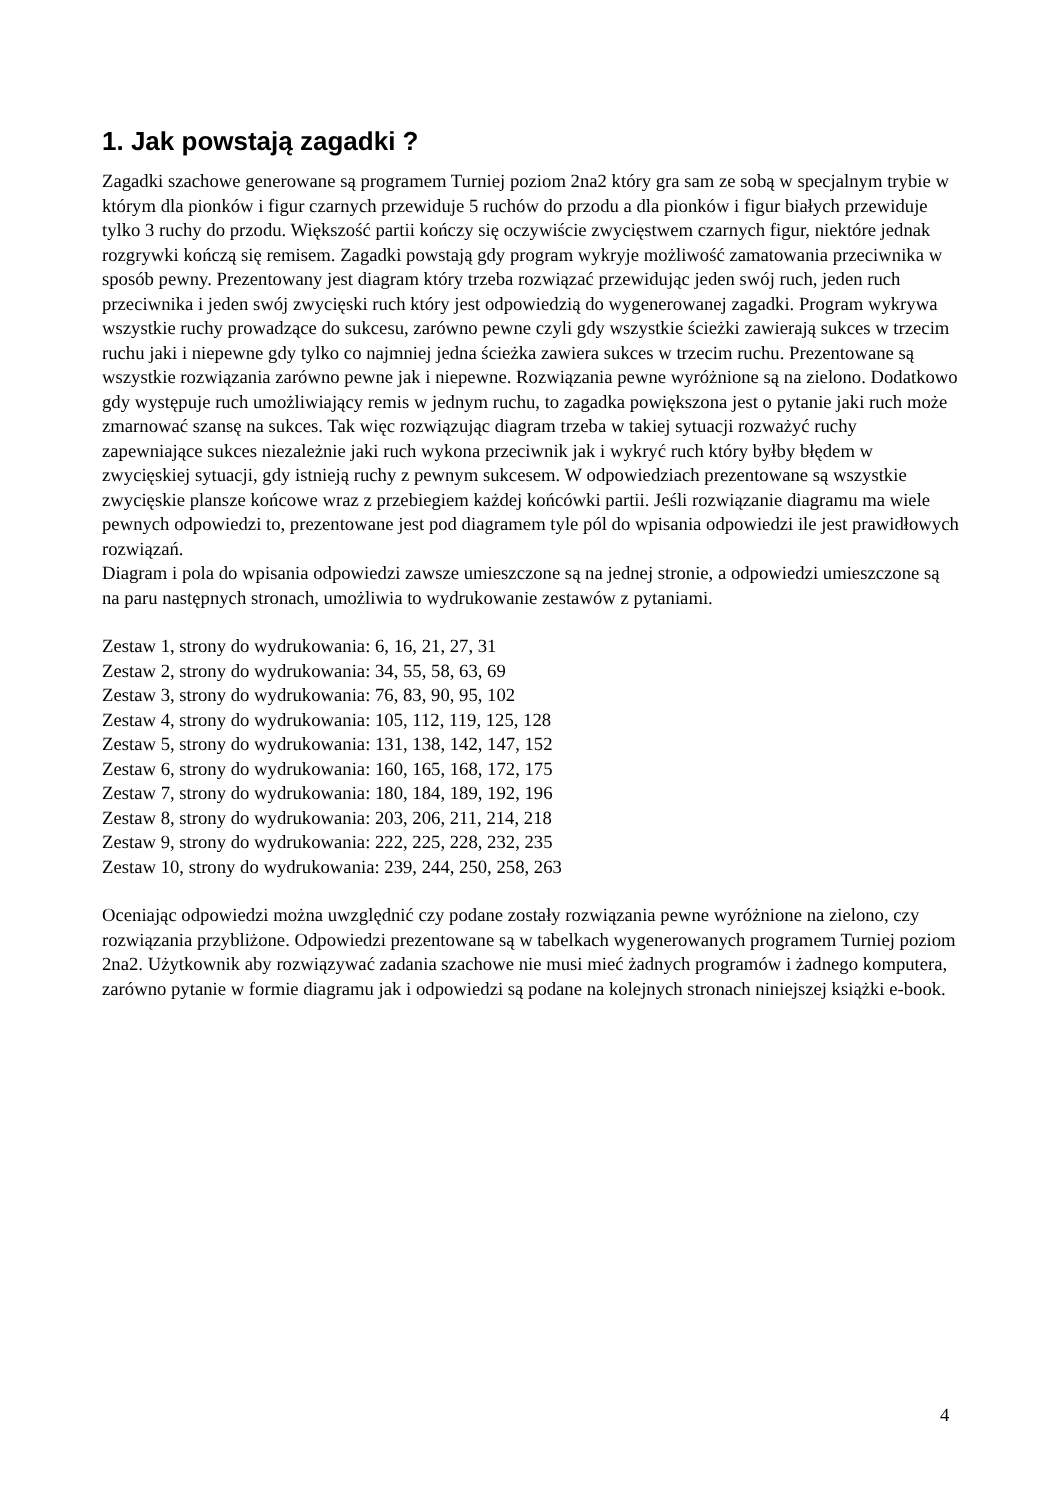1. Jak powstają zagadki ?
Zagadki szachowe generowane są programem Turniej poziom 2na2 który gra sam ze sobą w specjalnym trybie w którym dla pionków i figur czarnych przewiduje 5 ruchów do przodu a dla pionków i figur białych przewiduje tylko 3 ruchy do przodu. Większość partii kończy się oczywiście zwycięstwem czarnych figur, niektóre jednak rozgrywki kończą się remisem. Zagadki powstają gdy program wykryje możliwość zamatowania przeciwnika w sposób pewny. Prezentowany jest diagram który trzeba rozwiązać przewidując jeden swój ruch, jeden ruch przeciwnika i jeden swój zwycięski ruch który jest odpowiedzią do wygenerowanej zagadki. Program wykrywa wszystkie ruchy prowadzące do sukcesu, zarówno pewne czyli gdy wszystkie ścieżki zawierają sukces w trzecim ruchu jaki i niepewne gdy tylko co najmniej jedna ścieżka zawiera sukces w trzecim ruchu. Prezentowane są wszystkie rozwiązania zarówno pewne jak i niepewne. Rozwiązania pewne wyróżnione są na zielono. Dodatkowo gdy występuje ruch umożliwiający remis w jednym ruchu, to zagadka powiększona jest o pytanie jaki ruch może zmarnować szansę na sukces. Tak więc rozwiązując diagram trzeba w takiej sytuacji rozważyć ruchy zapewniające sukces niezależnie jaki ruch wykona przeciwnik jak i wykryć ruch który byłby błędem w zwycięskiej sytuacji, gdy istnieją ruchy z pewnym sukcesem. W odpowiedziach prezentowane są wszystkie zwycięskie plansze końcowe wraz z przebiegiem każdej końcówki partii. Jeśli rozwiązanie diagramu ma wiele pewnych odpowiedzi to, prezentowane jest pod diagramem tyle pól do wpisania odpowiedzi ile jest prawidłowych rozwiązań.
Diagram i pola do wpisania odpowiedzi zawsze umieszczone są na jednej stronie, a odpowiedzi umieszczone są na paru następnych stronach, umożliwia to wydrukowanie zestawów z pytaniami.
Zestaw 1, strony do wydrukowania: 6, 16, 21, 27, 31
Zestaw 2, strony do wydrukowania: 34, 55, 58, 63, 69
Zestaw 3, strony do wydrukowania: 76, 83, 90, 95, 102
Zestaw 4, strony do wydrukowania: 105, 112, 119, 125, 128
Zestaw 5, strony do wydrukowania: 131, 138, 142, 147, 152
Zestaw 6, strony do wydrukowania: 160, 165, 168, 172, 175
Zestaw 7, strony do wydrukowania: 180, 184, 189, 192, 196
Zestaw 8, strony do wydrukowania: 203, 206, 211, 214, 218
Zestaw 9, strony do wydrukowania: 222, 225, 228, 232, 235
Zestaw 10, strony do wydrukowania: 239, 244, 250, 258, 263
Oceniając odpowiedzi można uwzględnić czy podane zostały rozwiązania pewne wyróżnione na zielono, czy rozwiązania przybliżone. Odpowiedzi prezentowane są w tabelkach wygenerowanych programem Turniej poziom 2na2. Użytkownik aby rozwiązywać zadania szachowe nie musi mieć żadnych programów i żadnego komputera, zarówno pytanie w formie diagramu jak i odpowiedzi są podane na kolejnych stronach niniejszej książki e-book.
4